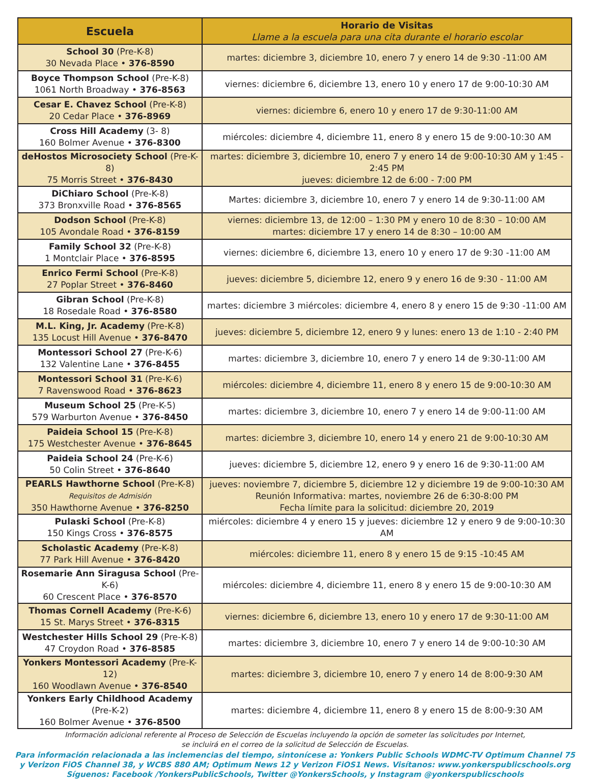| Escuela | Horario de Visitas Llame a la escuela para una cita durante el horario escolar |
| --- | --- |
| School 30 (Pre-K-8) 30 Nevada Place • 376-8590 | martes: diciembre 3, diciembre 10, enero 7 y enero 14 de 9:30 -11:00 AM |
| Boyce Thompson School (Pre-K-8) 1061 North Broadway • 376-8563 | viernes: diciembre 6, diciembre 13, enero 10 y enero 17 de 9:00-10:30 AM |
| Cesar E. Chavez School (Pre-K-8) 20 Cedar Place • 376-8969 | viernes: diciembre 6, enero 10 y enero 17 de 9:30-11:00 AM |
| Cross Hill Academy (3- 8) 160 Bolmer Avenue • 376-8300 | miércoles: diciembre 4, diciembre 11, enero 8 y enero 15 de 9:00-10:30 AM |
| deHostos Microsociety School (Pre-K-8) 75 Morris Street • 376-8430 | martes: diciembre 3, diciembre 10, enero 7 y enero 14 de 9:00-10:30 AM y 1:45 - 2:45 PM jueves: diciembre 12 de 6:00 - 7:00 PM |
| DiChiaro School (Pre-K-8) 373 Bronxville Road • 376-8565 | Martes: diciembre 3, diciembre 10, enero 7 y enero 14 de 9:30-11:00 AM |
| Dodson School (Pre-K-8) 105 Avondale Road • 376-8159 | viernes: diciembre 13, de 12:00 – 1:30 PM y enero 10 de 8:30 – 10:00 AM martes: diciembre 17 y enero 14 de 8:30 – 10:00 AM |
| Family School 32 (Pre-K-8) 1 Montclair Place • 376-8595 | viernes: diciembre 6, diciembre 13, enero 10 y enero 17 de 9:30 -11:00 AM |
| Enrico Fermi School (Pre-K-8) 27 Poplar Street • 376-8460 | jueves: diciembre 5, diciembre 12, enero 9 y enero 16 de 9:30 - 11:00 AM |
| Gibran School (Pre-K-8) 18 Rosedale Road • 376-8580 | martes: diciembre 3 miércoles: diciembre 4, enero 8 y enero 15 de 9:30 -11:00 AM |
| M.L. King, Jr. Academy (Pre-K-8) 135 Locust Hill Avenue • 376-8470 | jueves: diciembre 5, diciembre 12, enero 9 y lunes: enero 13 de 1:10 - 2:40 PM |
| Montessori School 27 (Pre-K-6) 132 Valentine Lane • 376-8455 | martes: diciembre 3, diciembre 10, enero 7 y enero 14 de 9:30-11:00 AM |
| Montessori School 31 (Pre-K-6) 7 Ravenswood Road • 376-8623 | miércoles: diciembre 4, diciembre 11, enero 8 y enero 15 de 9:00-10:30 AM |
| Museum School 25 (Pre-K-5) 579 Warburton Avenue • 376-8450 | martes: diciembre 3, diciembre 10, enero 7 y enero 14 de 9:00-11:00 AM |
| Paideia School 15 (Pre-K-8) 175 Westchester Avenue • 376-8645 | martes: diciembre 3, diciembre 10, enero 14 y enero 21 de 9:00-10:30 AM |
| Paideia School 24 (Pre-K-6) 50 Colin Street • 376-8640 | jueves: diciembre 5, diciembre 12, enero 9 y enero 16 de 9:30-11:00 AM |
| PEARLS Hawthorne School (Pre-K-8) Requisitos de Admisión 350 Hawthorne Avenue • 376-8250 | jueves: noviembre 7, diciembre 5, diciembre 12 y diciembre 19 de 9:00-10:30 AM Reunión Informativa: martes, noviembre 26 de 6:30-8:00 PM Fecha límite para la solicitud: diciembre 20, 2019 |
| Pulaski School (Pre-K-8) 150 Kings Cross • 376-8575 | miércoles: diciembre 4 y enero 15 y jueves: diciembre 12 y enero 9 de 9:00-10:30 AM |
| Scholastic Academy (Pre-K-8) 77 Park Hill Avenue • 376-8420 | miércoles: diciembre 11, enero 8 y enero 15 de 9:15 -10:45 AM |
| Rosemarie Ann Siragusa School (Pre-K-6) 60 Crescent Place • 376-8570 | miércoles: diciembre 4, diciembre 11, enero 8 y enero 15 de 9:00-10:30 AM |
| Thomas Cornell Academy (Pre-K-6) 15 St. Marys Street • 376-8315 | viernes: diciembre 6, diciembre 13, enero 10 y enero 17 de 9:30-11:00 AM |
| Westchester Hills School 29 (Pre-K-8) 47 Croydon Road • 376-8585 | martes: diciembre 3, diciembre 10, enero 7 y enero 14 de 9:00-10:30 AM |
| Yonkers Montessori Academy (Pre-K-12) 160 Woodlawn Avenue • 376-8540 | martes: diciembre 3, diciembre 10, enero 7 y enero 14 de 8:00-9:30 AM |
| Yonkers Early Childhood Academy (Pre-K-2) 160 Bolmer Avenue • 376-8500 | martes: diciembre 4, diciembre 11, enero 8 y enero 15 de 8:00-9:30 AM |
Información adicional referente al Proceso de Selección de Escuelas incluyendo la opción de someter las solicitudes por Internet,
se incluirá en el correo de la solicitud de Selección de Escuelas.
Para información relacionada a las inclemencias del tiempo, sintonícese a: Yonkers Public Schools WDMC-TV Optimum Channel 75
y Verizon FiOS Channel 38, y WCBS 880 AM; Optimum News 12 y Verizon FiOS1 News. Visítanos: www.yonkerspublicschools.org
Síguenos: Facebook /YonkersPublicSchools, Twitter @YonkersSchools, y Instagram @yonkerspublicschools